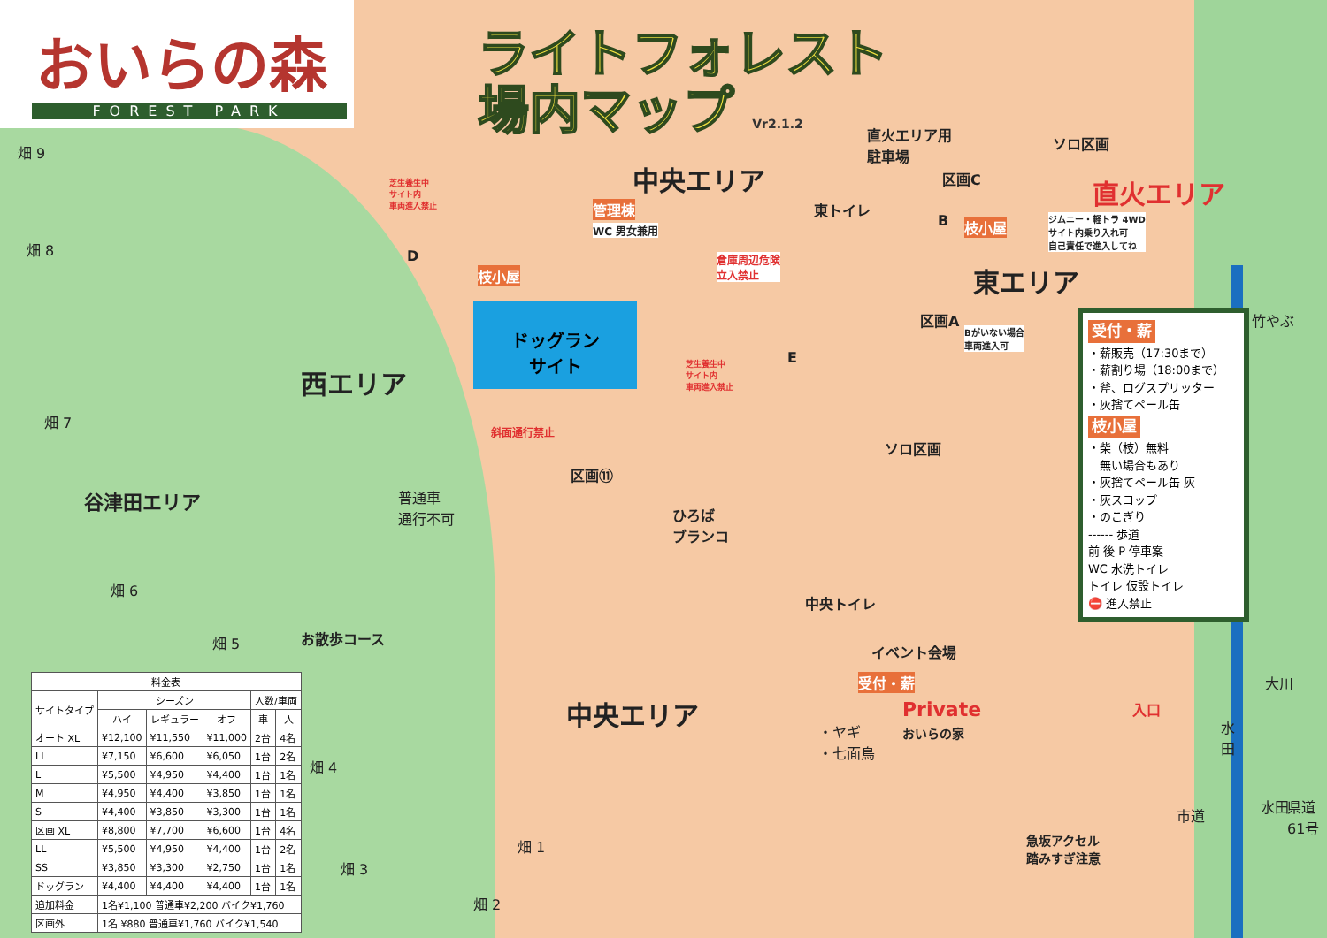おいらの森
FOREST PARK
ライトフォレスト
場内マップ Vr2.1.2
中央エリア
西エリア
東エリア
中央エリア
直火エリア用
駐車場
ソロ区画
直火エリア
管理棟
WC 男女兼用
東トイレ
倉庫周辺危険
立入禁止
芝生養生中
サイト内
車両進入禁止
芝生養生中
サイト内
車両進入禁止
枝小屋
枝小屋
ジムニー・軽トラ 4WD
サイト内乗り入れ可
自己責任で進入してね
Bがいない場合
車両進入可
区画A
区画C
B
D
E
ソロ区画
ドッグラン
サイト
斜面通行禁止
区画⑪
普通車
通行不可
ひろば
ブランコ
中央トイレ
イベント会場
受付・薪
・ヤギ
・七面鳥
Private
おいらの家
入口
急坂アクセル
踏みすぎ注意
谷津田エリア
お散歩コース
畑 9
畑 8
畑 7
畑 6
畑 5
畑 4
畑 3
畑 2
畑 1
竹やぶ
大川
水
田
水田
市道
県道61号
受付・薪
・薪販売（17:30まで）
・薪割り場（18:00まで）
・斧、ログスプリッター
・灰捨てペール缶
枝小屋
・柴（枝）無料
　無い場合もあり
・灰捨てペール缶 灰
・灰スコップ
・のこぎり
------ 歩道
前 後 P 停車案
WC 水洗トイレ
トイレ 仮設トイレ
⛔ 進入禁止
| 料金表 | | | | | |
| --- | --- | --- | --- | --- | --- |
| サイトタイプ | シーズン | | | 人数/車両 | |
| | ハイ | レギュラー | オフ | 車 | 人 |
| オート XL | ¥12,100 | ¥11,550 | ¥11,000 | 2台 | 4名 |
| LL | ¥7,150 | ¥6,600 | ¥6,050 | 1台 | 2名 |
| L | ¥5,500 | ¥4,950 | ¥4,400 | 1台 | 1名 |
| M | ¥4,950 | ¥4,400 | ¥3,850 | 1台 | 1名 |
| S | ¥4,400 | ¥3,850 | ¥3,300 | 1台 | 1名 |
| 区画 XL | ¥8,800 | ¥7,700 | ¥6,600 | 1台 | 4名 |
| LL | ¥5,500 | ¥4,950 | ¥4,400 | 1台 | 2名 |
| SS | ¥3,850 | ¥3,300 | ¥2,750 | 1台 | 1名 |
| ドッグラン | ¥4,400 | ¥4,400 | ¥4,400 | 1台 | 1名 |
| 追加料金 | 1名¥1,100 普通車¥2,200 バイク¥1,760 | | | | |
| 区画外 | 1名 ¥880 普通車¥1,760 バイク¥1,540 | | | | |